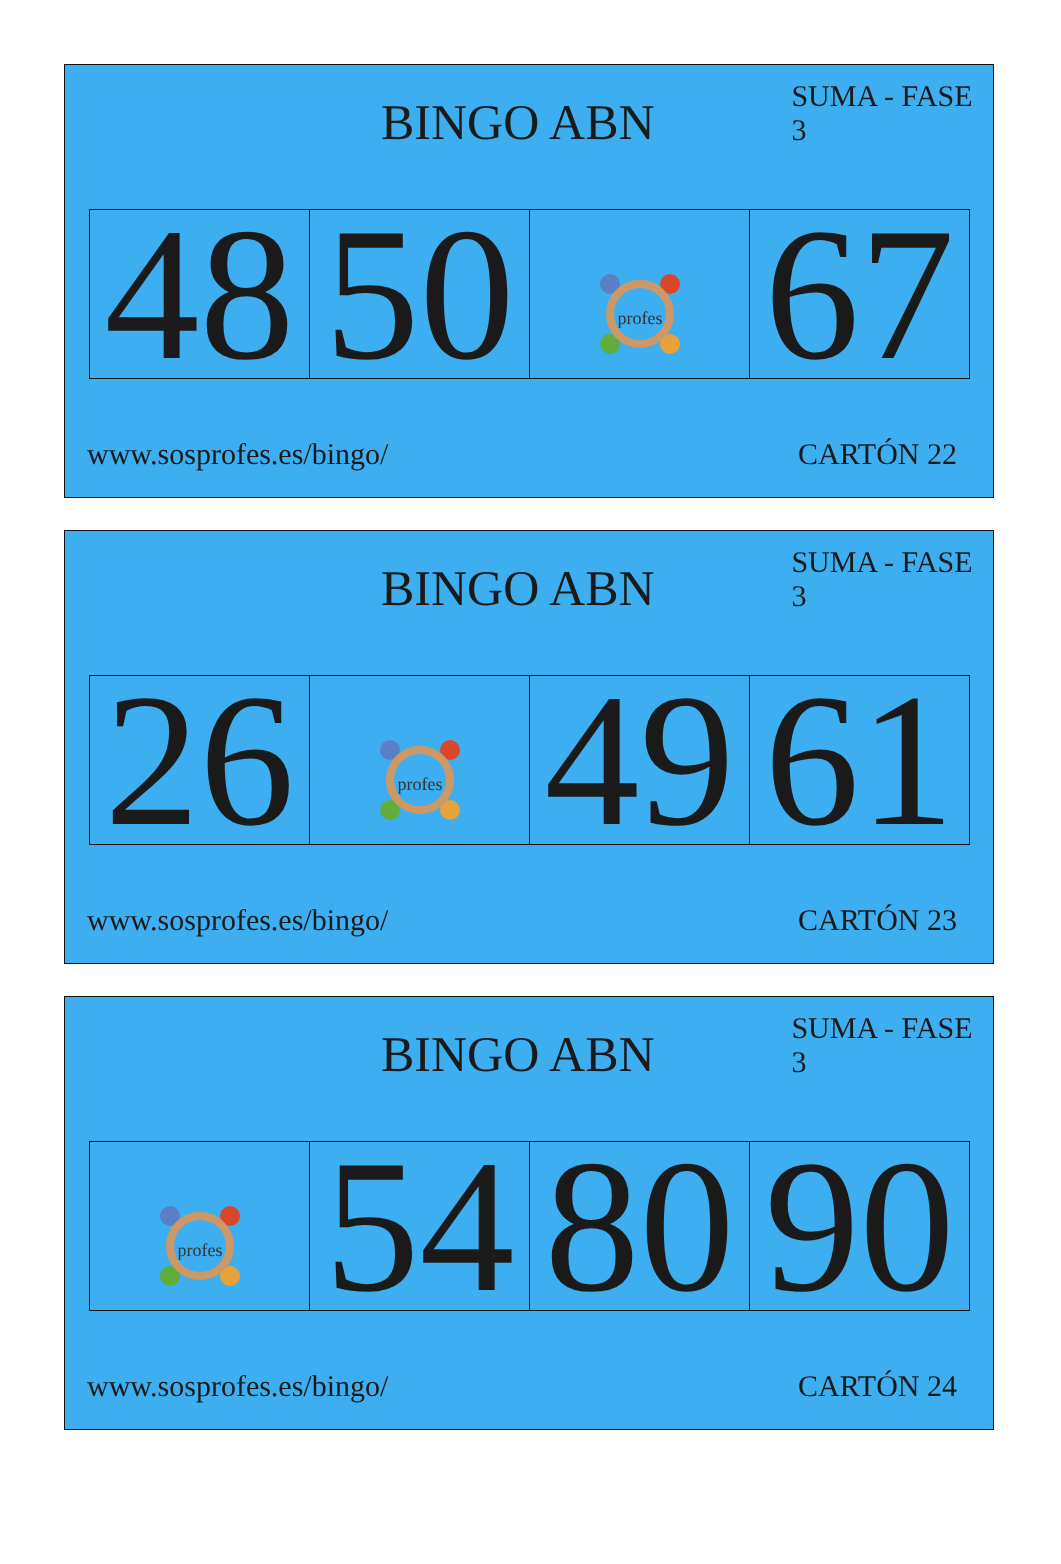BINGO ABN
SUMA - FASE 3
| 48 | 50 | profes | 67 |
www.sosprofes.es/bingo/ CARTÓN 22
BINGO ABN
SUMA - FASE 3
| 26 | profes | 49 | 61 |
www.sosprofes.es/bingo/ CARTÓN 23
BINGO ABN
SUMA - FASE 3
| profes | 54 | 80 | 90 |
www.sosprofes.es/bingo/ CARTÓN 24